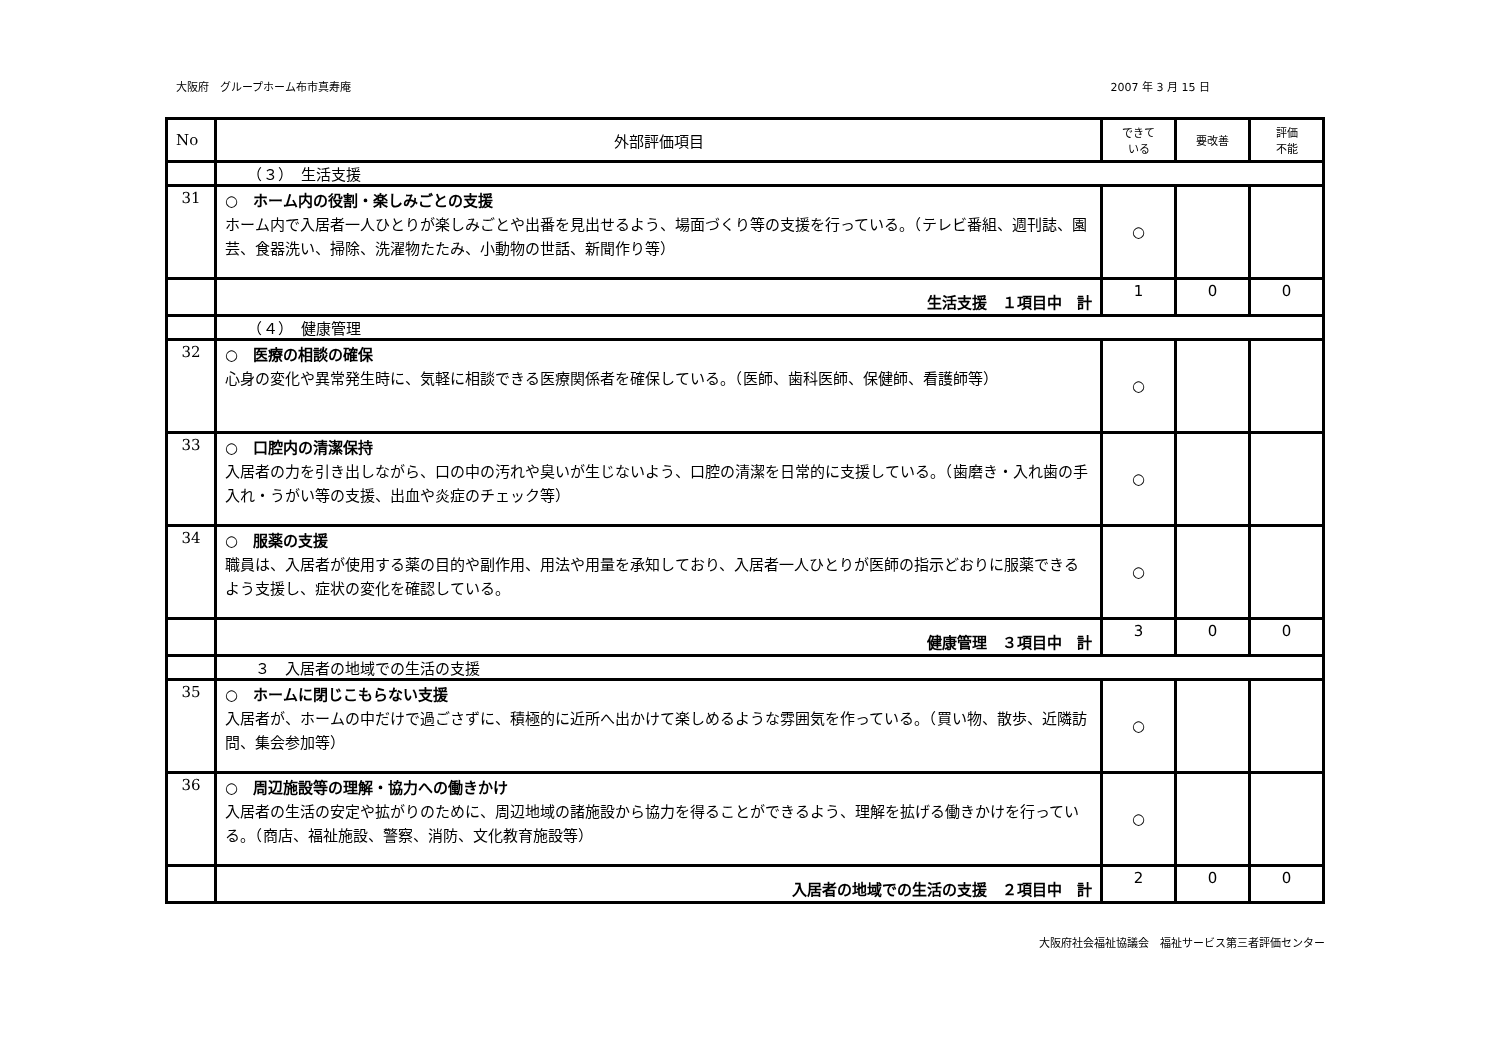大阪府　グループホーム布市真寿庵 2007 年 3 月 15 日
| No | 外部評価項目 | できて いる | 要改善 | 評価 不能 |
| --- | --- | --- | --- | --- |
| | （３） 生活支援 | | | |
| 31 | ○ ホーム内の役割・楽しみごとの支援 ホーム内で入居者一人ひとりが楽しみごとや出番を見出せるよう、場面づくり等の支援を行っている。（テレビ番組、週刊誌、園芸、食器洗い、掃除、洗濯物たたみ、小動物の世話、新聞作り等） | ○ | | |
| | 生活支援 １項目中 計 | 1 | 0 | 0 |
| | （４） 健康管理 | | | |
| 32 | ○ 医療の相談の確保 心身の変化や異常発生時に、気軽に相談できる医療関係者を確保している。（医師、歯科医師、保健師、看護師等） | ○ | | |
| 33 | ○ 口腔内の清潔保持 入居者の力を引き出しながら、口の中の汚れや臭いが生じないよう、口腔の清潔を日常的に支援している。（歯磨き・入れ歯の手入れ・うがい等の支援、出血や炎症のチェック等） | ○ | | |
| 34 | ○ 服薬の支援 職員は、入居者が使用する薬の目的や副作用、用法や用量を承知しており、入居者一人ひとりが医師の指示どおりに服薬できるよう支援し、症状の変化を確認している。 | ○ | | |
| | 健康管理 ３項目中 計 | 3 | 0 | 0 |
| | ３ 入居者の地域での生活の支援 | | | |
| 35 | ○ ホームに閉じこもらない支援 入居者が、ホームの中だけで過ごさずに、積極的に近所へ出かけて楽しめるような雰囲気を作っている。（買い物、散歩、近隣訪問、集会参加等） | ○ | | |
| 36 | ○ 周辺施設等の理解・協力への働きかけ 入居者の生活の安定や拡がりのために、周辺地域の諸施設から協力を得ることができるよう、理解を拡げる働きかけを行っている。（商店、福祉施設、警察、消防、文化教育施設等） | ○ | | |
| | 入居者の地域での生活の支援 ２項目中 計 | 2 | 0 | 0 |
大阪府社会福祉協議会　福祉サービス第三者評価センター